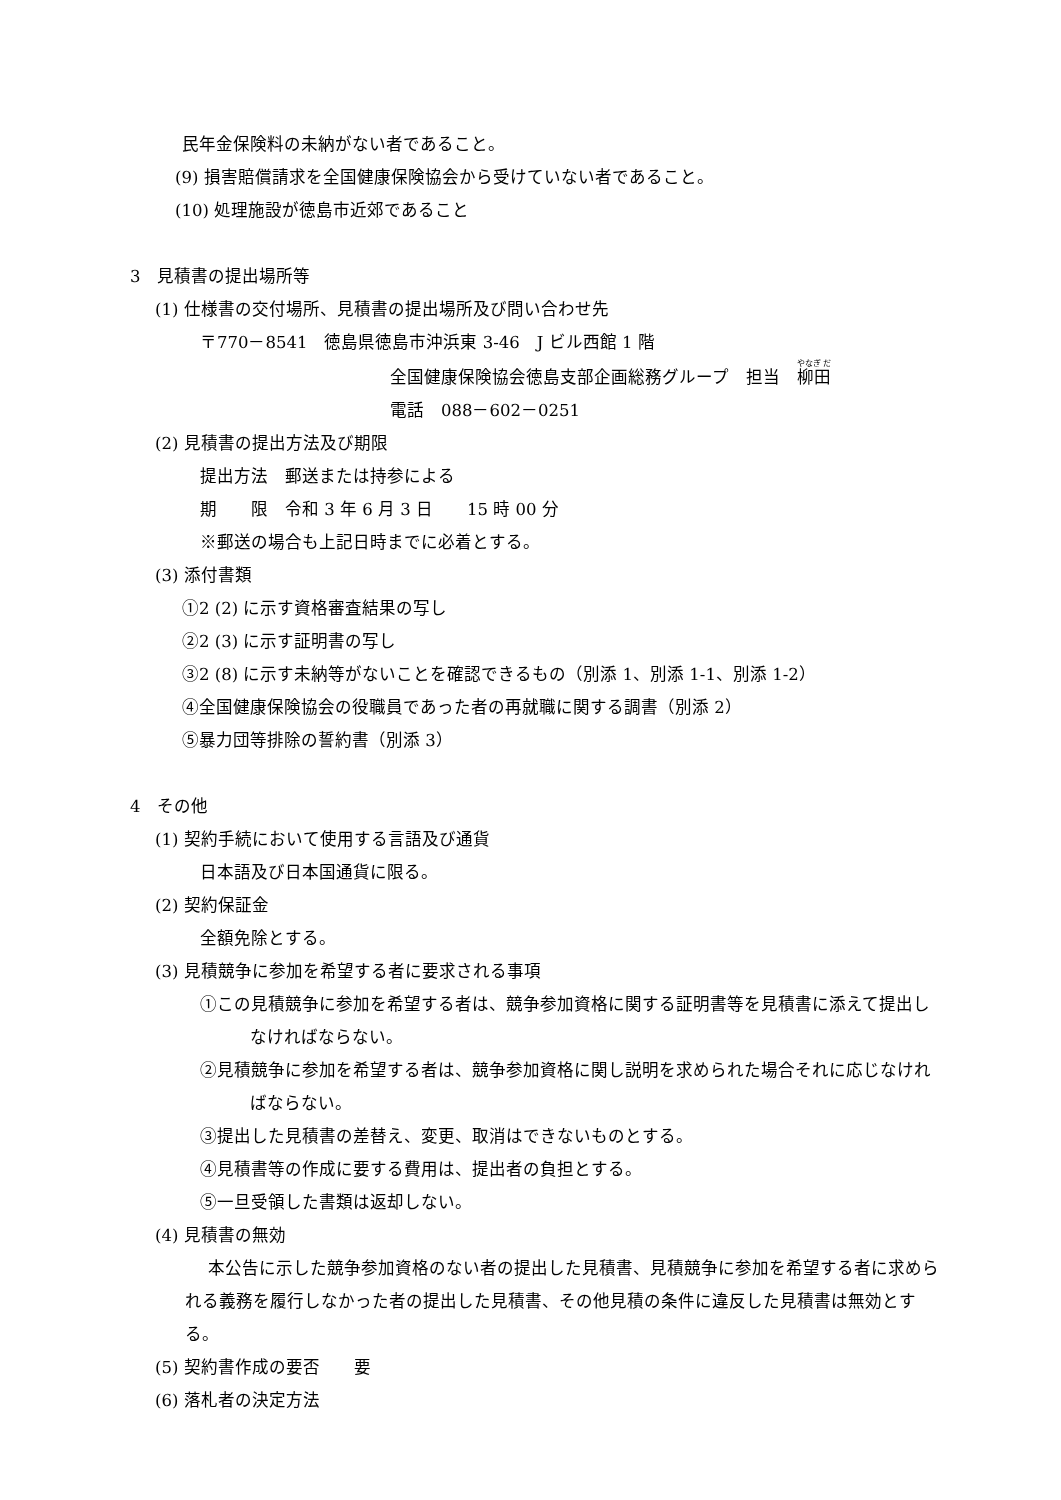民年金保険料の未納がない者であること。
(9) 損害賠償請求を全国健康保険協会から受けていない者であること。
(10) 処理施設が徳島市近郊であること
3　見積書の提出場所等
(1) 仕様書の交付場所、見積書の提出場所及び問い合わせ先
〒770－8541　徳島県徳島市沖浜東 3-46　J ビル西館 1 階
全国健康保険協会徳島支部企画総務グループ　担当　柳田
電話　088－602－0251
(2) 見積書の提出方法及び期限
提出方法　郵送または持参による
期　　限　令和 3 年 6 月 3 日　　15 時 00 分
※郵送の場合も上記日時までに必着とする。
(3) 添付書類
①2 (2) に示す資格審査結果の写し
②2 (3) に示す証明書の写し
③2 (8) に示す未納等がないことを確認できるもの（別添 1、別添 1-1、別添 1-2）
④全国健康保険協会の役職員であった者の再就職に関する調書（別添 2）
⑤暴力団等排除の誓約書（別添 3）
4　その他
(1) 契約手続において使用する言語及び通貨
日本語及び日本国通貨に限る。
(2) 契約保証金
全額免除とする。
(3) 見積競争に参加を希望する者に要求される事項
①この見積競争に参加を希望する者は、競争参加資格に関する証明書等を見積書に添えて提出しなければならない。
②見積競争に参加を希望する者は、競争参加資格に関し説明を求められた場合それに応じなければならない。
③提出した見積書の差替え、変更、取消はできないものとする。
④見積書等の作成に要する費用は、提出者の負担とする。
⑤一旦受領した書類は返却しない。
(4) 見積書の無効
本公告に示した競争参加資格のない者の提出した見積書、見積競争に参加を希望する者に求められる義務を履行しなかった者の提出した見積書、その他見積の条件に違反した見積書は無効とする。
(5) 契約書作成の要否　　要
(6) 落札者の決定方法